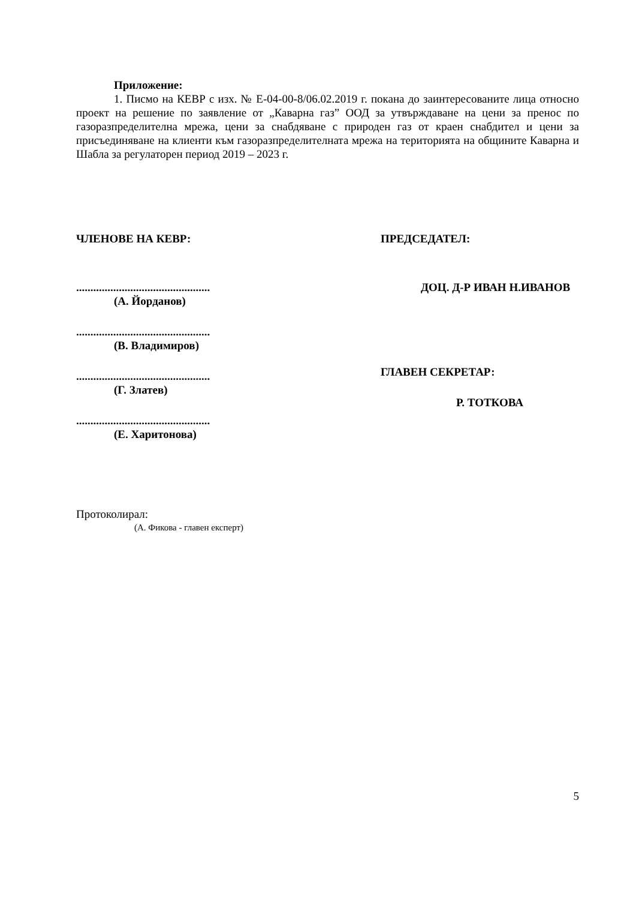Приложение:
1. Писмо на КЕВР с изх. № Е-04-00-8/06.02.2019 г. покана до заинтересованите лица относно проект на решение по заявление от „Каварна газ” ООД за утвърждаване на цени за пренос по газоразпределителна мрежа, цени за снабдяване с природен газ от краен снабдител и цени за присъединяване на клиенти към газоразпределителната мрежа на територията на общините Каварна и Шабла за регулаторен период 2019 – 2023 г.
ЧЛЕНОВЕ НА КЕВР:
...............................................
(А. Йорданов)
...............................................
(В. Владимиров)
...............................................
(Г. Златев)
...............................................
(Е. Харитонова)
ПРЕДСЕДАТЕЛ:
ДОЦ. Д-Р ИВАН Н.ИВАНОВ
ГЛАВЕН СЕКРЕТАР:
Р. ТОТКОВА
Протоколирал:
(А. Фикова - главен експерт)
5